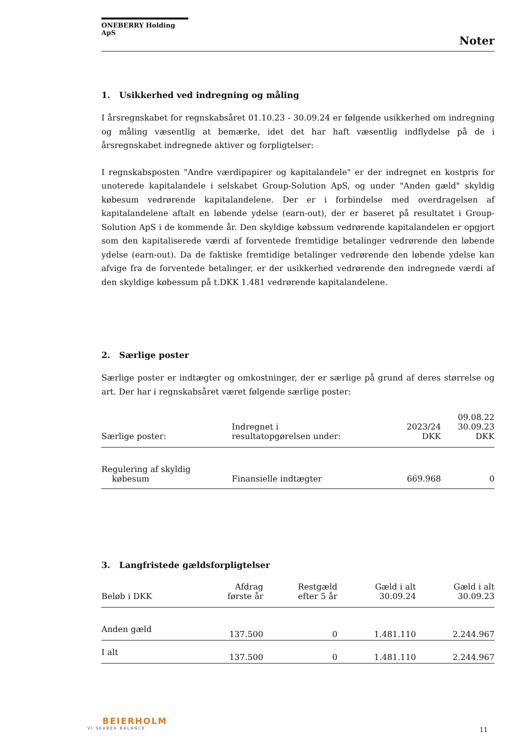ONEBERRY Holding ApS
Noter
1. Usikkerhed ved indregning og måling
I årsregnskabet for regnskabsåret 01.10.23 - 30.09.24 er følgende usikkerhed om indregning og måling væsentlig at bemærke, idet det har haft væsentlig indflydelse på de i årsregnskabet indregnede aktiver og forpligtelser:
I regnskabsposten "Andre værdipapirer og kapitalandele" er der indregnet en kostpris for unoterede kapitalandele i selskabet Group-Solution ApS, og under "Anden gæld" skyldig købesum vedrørende kapitalandelene. Der er i forbindelse med overdragelsen af kapitalandelene aftalt en løbende ydelse (earn-out), der er baseret på resultatet i Group-Solution ApS i de kommende år. Den skyldige købssum vedrørende kapitalandelen er opgjort som den kapitaliserede værdi af forventede fremtidige betalinger vedrørende den løbende ydelse (earn-out). Da de faktiske fremtidige betalinger vedrørende den løbende ydelse kan afvige fra de forventede betalinger, er der usikkerhed vedrørende den indregnede værdi af den skyldige købessum på t.DKK 1.481 vedrørende kapitalandelene.
2. Særlige poster
Særlige poster er indtægter og omkostninger, der er særlige på grund af deres størrelse og art. Der har i regnskabsåret været følgende særlige poster:
| Særlige poster: | Indregnet i resultatopgørelsen under: | 2023/24 DKK | 09.08.22 30.09.23 DKK |
| --- | --- | --- | --- |
| Regulering af skyldig købesum | Finansielle indtægter | 669.968 | 0 |
3. Langfristede gældsforpligtelser
| Beløb i DKK | Afdrag første år | Restgæld efter 5 år | Gæld i alt 30.09.24 | Gæld i alt 30.09.23 |
| --- | --- | --- | --- | --- |
| Anden gæld | 137.500 | 0 | 1.481.110 | 2.244.967 |
| I alt | 137.500 | 0 | 1.481.110 | 2.244.967 |
BEIERHOLM
VI SKABER BALANCE
11